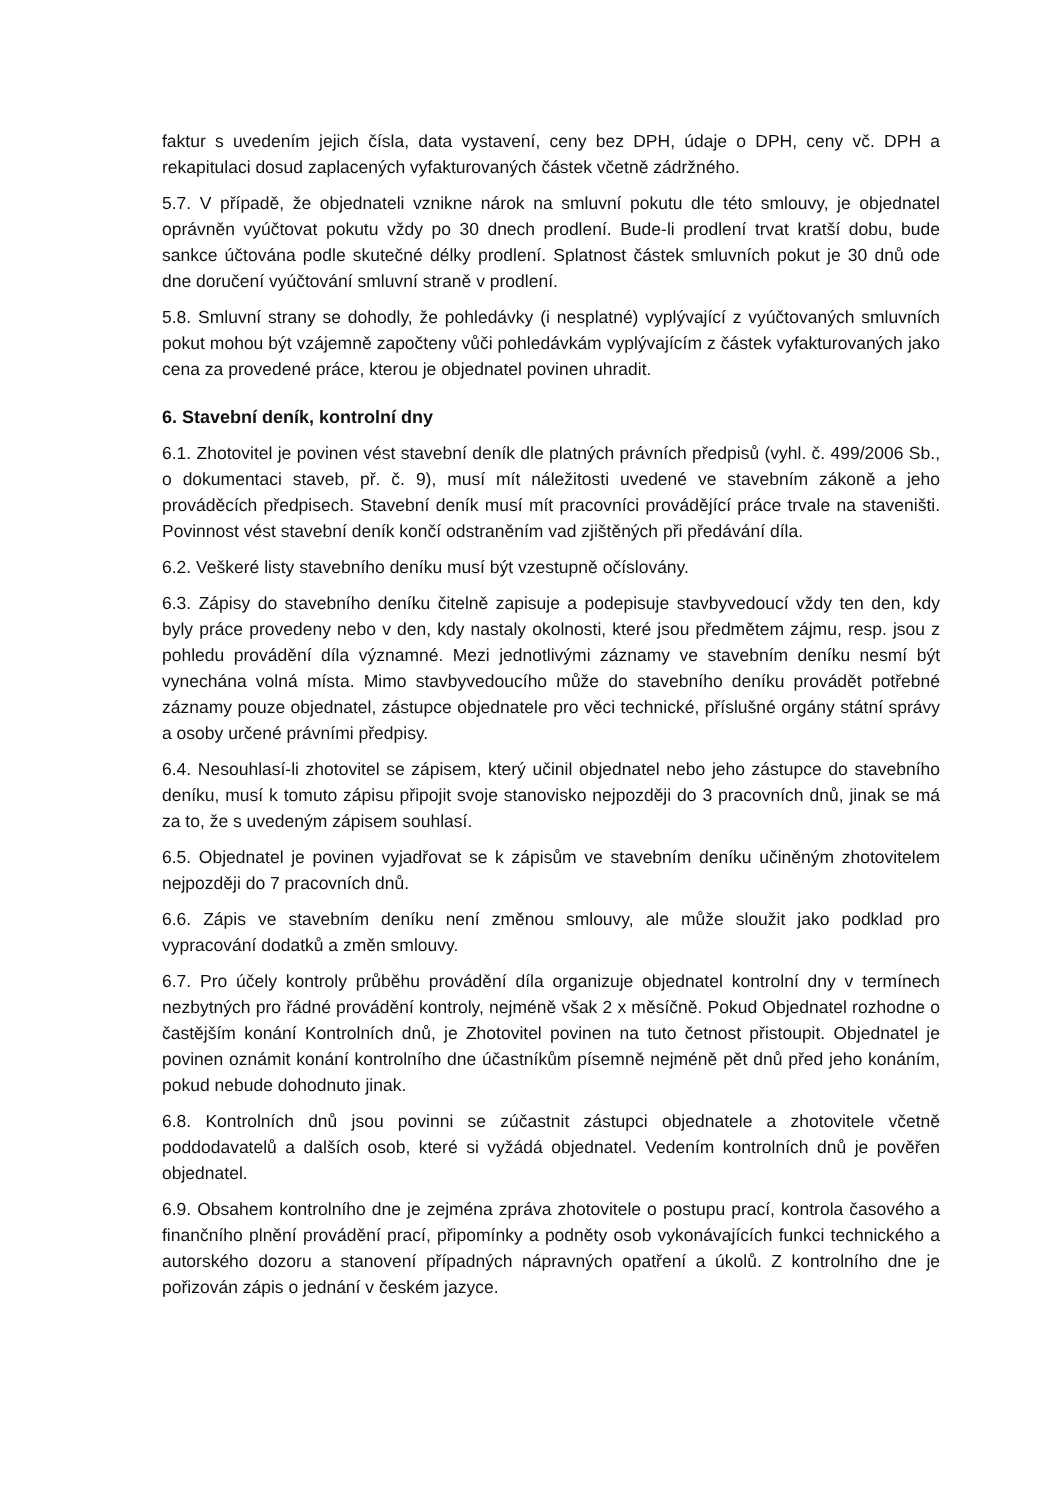faktur s uvedením jejich čísla, data vystavení, ceny bez DPH, údaje o DPH, ceny vč. DPH a rekapitulaci dosud zaplacených vyfakturovaných částek včetně zádržného.
5.7. V případě, že objednateli vznikne nárok na smluvní pokutu dle této smlouvy, je objednatel oprávněn vyúčtovat pokutu vždy po 30 dnech prodlení. Bude-li prodlení trvat kratší dobu, bude sankce účtována podle skutečné délky prodlení. Splatnost částek smluvních pokut je 30 dnů ode dne doručení vyúčtování smluvní straně v prodlení.
5.8. Smluvní strany se dohodly, že pohledávky (i nesplatné) vyplývající z vyúčtovaných smluvních pokut mohou být vzájemně započteny vůči pohledávkám vyplývajícím z částek vyfakturovaných jako cena za provedené práce, kterou je objednatel povinen uhradit.
6. Stavební deník, kontrolní dny
6.1. Zhotovitel je povinen vést stavební deník dle platných právních předpisů (vyhl. č. 499/2006 Sb., o dokumentaci staveb, př. č. 9), musí mít náležitosti uvedené ve stavebním zákoně a jeho prováděcích předpisech. Stavební deník musí mít pracovníci provádějící práce trvale na staveništi. Povinnost vést stavební deník končí odstraněním vad zjištěných při předávání díla.
6.2. Veškeré listy stavebního deníku musí být vzestupně očíslovány.
6.3. Zápisy do stavebního deníku čitelně zapisuje a podepisuje stavbyvedoucí vždy ten den, kdy byly práce provedeny nebo v den, kdy nastaly okolnosti, které jsou předmětem zájmu, resp. jsou z pohledu provádění díla významné. Mezi jednotlivými záznamy ve stavebním deníku nesmí být vynechána volná místa. Mimo stavbyvedoucího může do stavebního deníku provádět potřebné záznamy pouze objednatel, zástupce objednatele pro věci technické, příslušné orgány státní správy a osoby určené právními předpisy.
6.4. Nesouhlasí-li zhotovitel se zápisem, který učinil objednatel nebo jeho zástupce do stavebního deníku, musí k tomuto zápisu připojit svoje stanovisko nejpozději do 3 pracovních dnů, jinak se má za to, že s uvedeným zápisem souhlasí.
6.5. Objednatel je povinen vyjadřovat se k zápisům ve stavebním deníku učiněným zhotovitelem nejpozději do 7 pracovních dnů.
6.6. Zápis ve stavebním deníku není změnou smlouvy, ale může sloužit jako podklad pro vypracování dodatků a změn smlouvy.
6.7. Pro účely kontroly průběhu provádění díla organizuje objednatel kontrolní dny v termínech nezbytných pro řádné provádění kontroly, nejméně však 2 x měsíčně. Pokud Objednatel rozhodne o častějším konání Kontrolních dnů, je Zhotovitel povinen na tuto četnost přistoupit. Objednatel je povinen oznámit konání kontrolního dne účastníkům písemně nejméně pět dnů před jeho konáním, pokud nebude dohodnuto jinak.
6.8. Kontrolních dnů jsou povinni se zúčastnit zástupci objednatele a zhotovitele včetně poddodavatelů a dalších osob, které si vyžádá objednatel. Vedením kontrolních dnů je pověřen objednatel.
6.9. Obsahem kontrolního dne je zejména zpráva zhotovitele o postupu prací, kontrola časového a finančního plnění provádění prací, připomínky a podněty osob vykonávajících funkci technického a autorského dozoru a stanovení případných nápravných opatření a úkolů. Z kontrolního dne je pořizován zápis o jednání v českém jazyce.